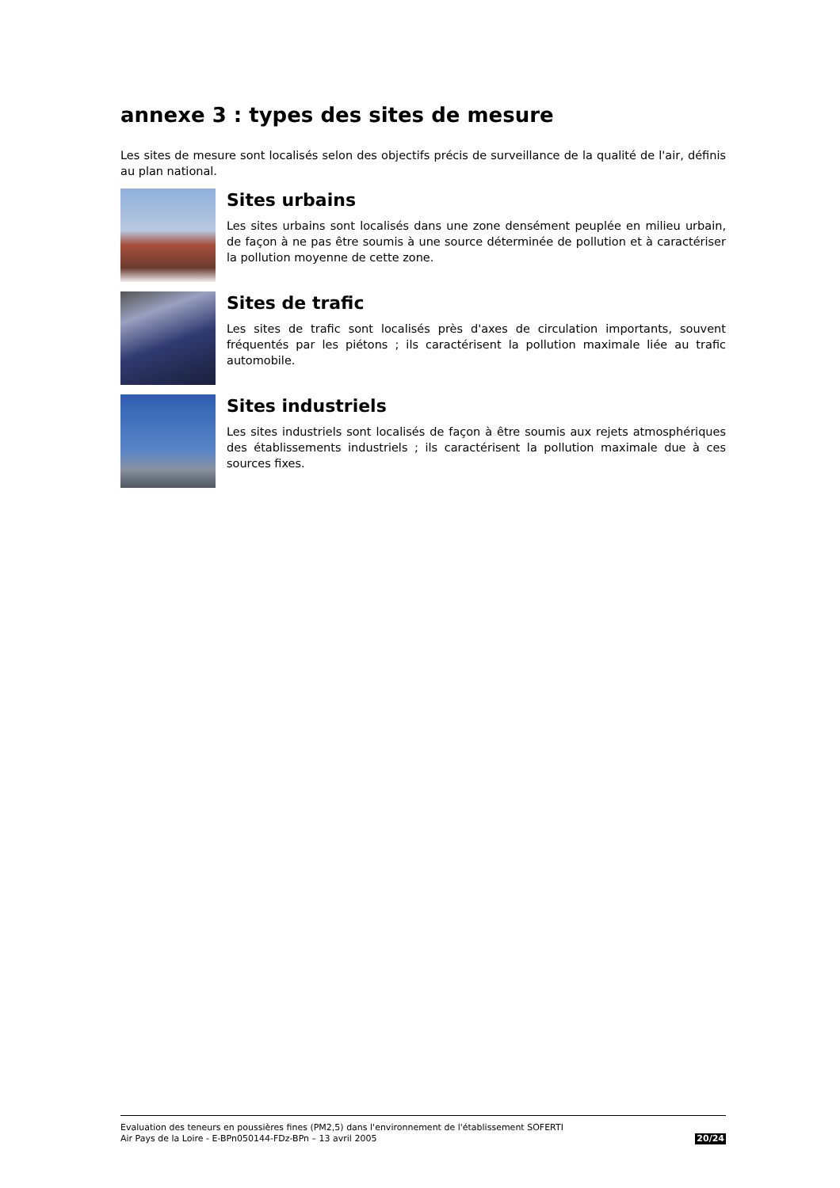annexe 3 : types des sites de mesure
Les sites de mesure sont localisés selon des objectifs précis de surveillance de la qualité de l'air, définis au plan national.
Sites urbains
Les sites urbains sont localisés dans une zone densément peuplée en milieu urbain, de façon à ne pas être soumis à une source déterminée de pollution et à caractériser la pollution moyenne de cette zone.
Sites de trafic
Les sites de trafic sont localisés près d'axes de circulation importants, souvent fréquentés par les piétons ; ils caractérisent la pollution maximale liée au trafic automobile.
Sites industriels
Les sites industriels sont localisés de façon à être soumis aux rejets atmosphériques des établissements industriels ; ils caractérisent la pollution maximale due à ces sources fixes.
Evaluation des teneurs en poussières fines (PM2,5) dans l'environnement de l'établissement SOFERTI
Air Pays de la Loire - E-BPn050144-FDz-BPn – 13 avril 2005
20/24